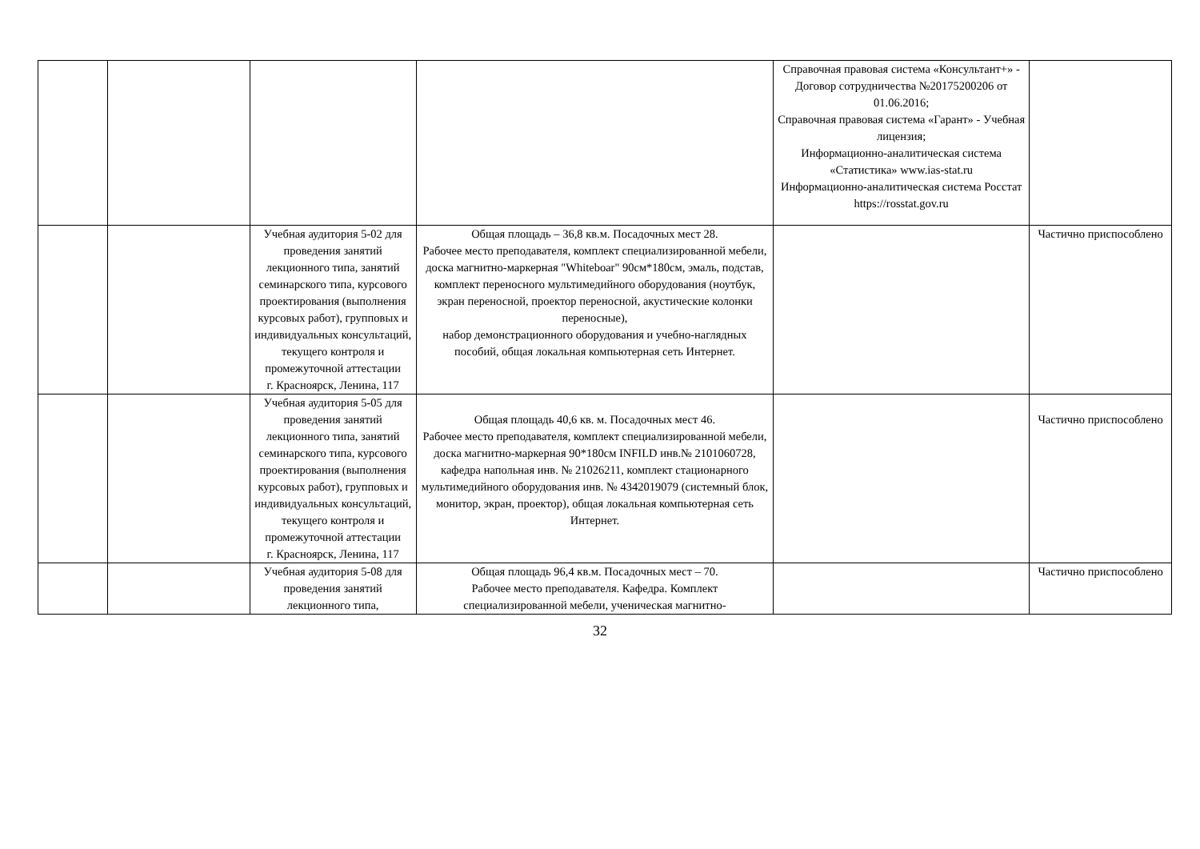| | | | | Справочная правовая система «Консультант+» - Договор сотрудничества №20175200206 от 01.06.2016; Справочная правовая система «Гарант» - Учебная лицензия; Информационно-аналитическая система «Статистика» www.ias-stat.ru Информационно-аналитическая система Росстат https://rosstat.gov.ru | |
| | | Учебная аудитория 5-02 для проведения занятий лекционного типа, занятий семинарского типа, курсового проектирования (выполнения курсовых работ), групповых и индивидуальных консультаций, текущего контроля и промежуточной аттестации г. Красноярск, Ленина, 117 | Общая площадь – 36,8 кв.м. Посадочных мест 28. Рабочее место преподавателя, комплект специализированной мебели, доска магнитно-маркерная "Whiteboar" 90см*180см, эмаль, подстав, комплект переносного мультимедийного оборудования (ноутбук, экран переносной, проектор переносной, акустические колонки переносные), набор демонстрационного оборудования и учебно-наглядных пособий, общая локальная компьютерная сеть Интернет. | | Частично приспособлено |
| | | Учебная аудитория 5-05 для проведения занятий лекционного типа, занятий семинарского типа, курсового проектирования (выполнения курсовых работ), групповых и индивидуальных консультаций, текущего контроля и промежуточной аттестации г. Красноярск, Ленина, 117 | Общая площадь 40,6 кв. м. Посадочных мест 46. Рабочее место преподавателя, комплект специализированной мебели, доска магнитно-маркерная 90*180см INFILD инв.№ 2101060728, кафедра напольная инв. № 21026211, комплект стационарного мультимедийного оборудования инв. № 4342019079 (системный блок, монитор, экран, проектор), общая локальная компьютерная сеть Интернет. | | Частично приспособлено |
| | | Учебная аудитория 5-08 для проведения занятий лекционного типа, | Общая площадь 96,4 кв.м. Посадочных мест – 70. Рабочее место преподавателя. Кафедра. Комплект специализированной мебели, ученическая магнитно- | | Частично приспособлено |
32